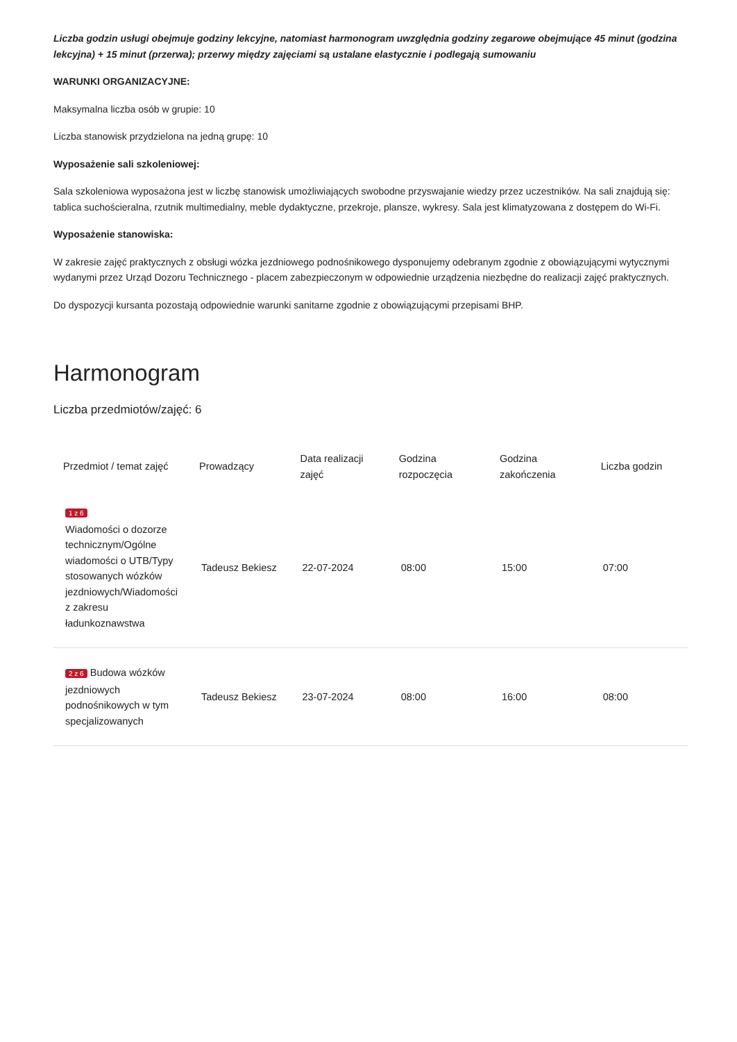Liczba godzin usługi obejmuje godziny lekcyjne, natomiast harmonogram uwzględnia godziny zegarowe obejmujące 45 minut (godzina lekcyjna) + 15 minut (przerwa); przerwy między zajęciami są ustalane elastycznie i podlegają sumowaniu
WARUNKI ORGANIZACYJNE:
Maksymalna liczba osób w grupie: 10
Liczba stanowisk przydzielona na jedną grupę: 10
Wyposażenie sali szkoleniowej:
Sala szkoleniowa wyposażona jest w liczbę stanowisk umożliwiających swobodne przyswajanie wiedzy przez uczestników. Na sali znajdują się: tablica suchościeralna, rzutnik multimedialny, meble dydaktyczne, przekroje, plansze, wykresy. Sala jest klimatyzowana z dostępem do Wi-Fi.
Wyposażenie stanowiska:
W zakresie zajęć praktycznych z obsługi wózka jezdniowego podnośnikowego dysponujemy odebranym zgodnie z obowiązującymi wytycznymi wydanymi przez Urząd Dozoru Technicznego - placem zabezpieczonym w odpowiednie urządzenia niezbędne do realizacji zajęć praktycznych.
Do dyspozycji kursanta pozostają odpowiednie warunki sanitarne zgodnie z obowiązującymi przepisami BHP.
Harmonogram
Liczba przedmiotów/zajęć: 6
| Przedmiot / temat zajęć | Prowadzący | Data realizacji zajęć | Godzina rozpoczęcia | Godzina zakończenia | Liczba godzin |
| --- | --- | --- | --- | --- | --- |
| 1 z 6 Wiadomości o dozorze technicznym/Ogólne wiadomości o UTB/Typy stosowanych wózków jezdniowych/Wiadomości z zakresu ładunkoznawstwa | Tadeusz Bekiesz | 22-07-2024 | 08:00 | 15:00 | 07:00 |
| 2 z 6 Budowa wózków jezdniowych podnośnikowych w tym specjalizowanych | Tadeusz Bekiesz | 23-07-2024 | 08:00 | 16:00 | 08:00 |